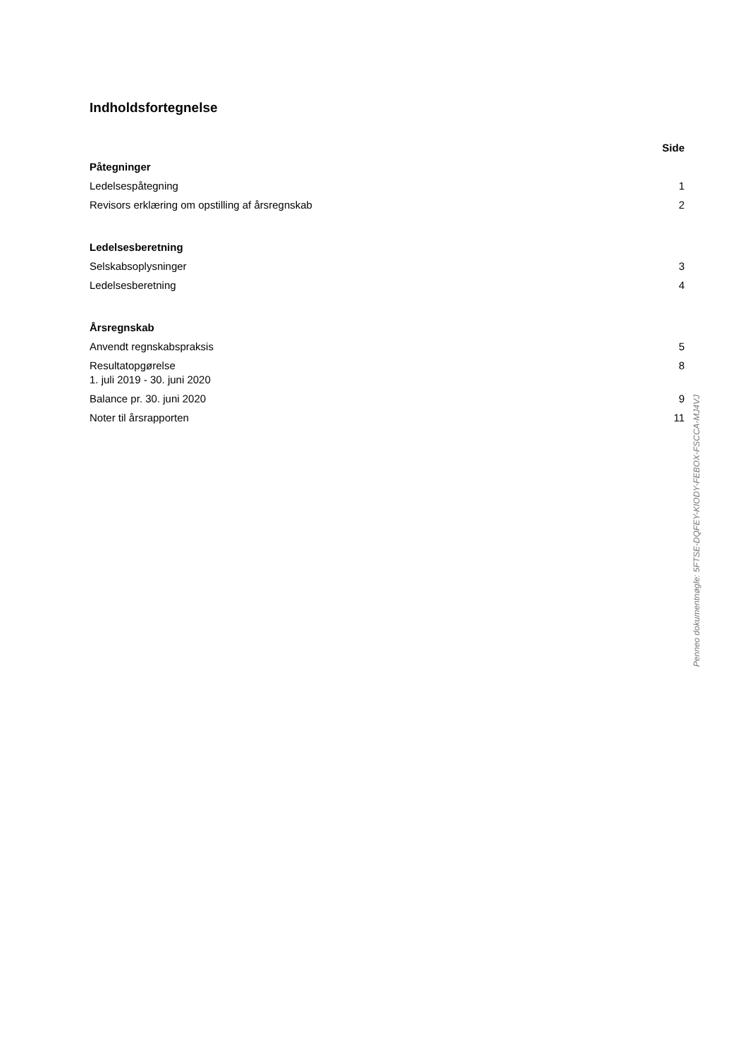Indholdsfortegnelse
Side
Påtegninger
Ledelsespåtegning 1
Revisors erklæring om opstilling af årsregnskab 2
Ledelsesberetning
Selskabsoplysninger 3
Ledelsesberetning 4
Årsregnskab
Anvendt regnskabspraksis 5
Resultatopgørelse
1. juli 2019 - 30. juni 2020 8
Balance pr. 30. juni 2020 9
Noter til årsrapporten 11
Penneo dokumentnøgle: 5FTSE-DQFEY-KIODY-FEBOX-FSCCA-MJ4VJ